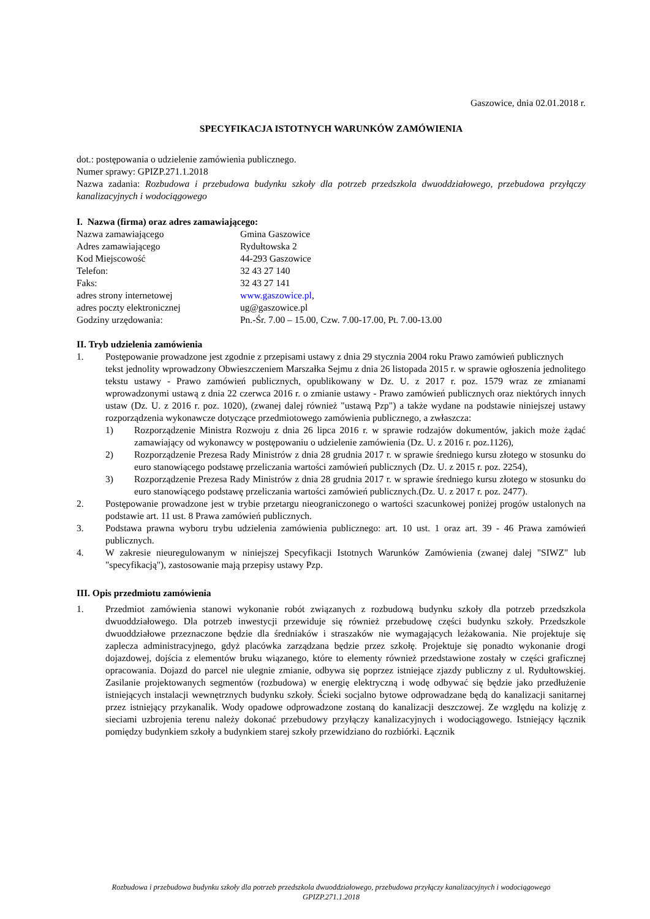Gaszowice, dnia 02.01.2018 r.
SPECYFIKACJA ISTOTNYCH WARUNKÓW ZAMÓWIENIA
dot.: postępowania o udzielenie zamówienia publicznego.
Numer sprawy: GPIZP.271.1.2018
Nazwa zadania: Rozbudowa i przebudowa budynku szkoły dla potrzeb przedszkola dwuoddziałowego, przebudowa przyłączy kanalizacyjnych i wodociągowego
I. Nazwa (firma) oraz adres zamawiającego:
Nazwa zamawiającego Gmina Gaszowice
Adres zamawiającego Rydułtowska 2
Kod Miejscowość 44-293 Gaszowice
Telefon: 32 43 27 140
Faks: 32 43 27 141
adres strony internetowej www.gaszowice.pl,
adres poczty elektronicznej ug@gaszowice.pl
Godziny urzędowania: Pn.-Śr. 7.00 – 15.00, Czw. 7.00-17.00, Pt. 7.00-13.00
II. Tryb udzielenia zamówienia
1. Postępowanie prowadzone jest zgodnie z przepisami ustawy z dnia 29 stycznia 2004 roku Prawo zamówień publicznych
tekst jednolity wprowadzony Obwieszczeniem Marszałka Sejmu z dnia 26 listopada 2015 r. w sprawie ogłoszenia jednolitego tekstu ustawy - Prawo zamówień publicznych, opublikowany w Dz. U. z 2017 r. poz. 1579 wraz ze zmianami wprowadzonymi ustawą z dnia 22 czerwca 2016 r. o zmianie ustawy - Prawo zamówień publicznych oraz niektórych innych ustaw (Dz. U. z 2016 r. poz. 1020), (zwanej dalej również "ustawą Pzp") a także wydane na podstawie niniejszej ustawy rozporządzenia wykonawcze dotyczące przedmiotowego zamówienia publicznego, a zwłaszcza:
1) Rozporządzenie Ministra Rozwoju z dnia 26 lipca 2016 r. w sprawie rodzajów dokumentów, jakich może żądać zamawiający od wykonawcy w postępowaniu o udzielenie zamówienia (Dz. U. z 2016 r. poz.1126),
2) Rozporządzenie Prezesa Rady Ministrów z dnia 28 grudnia 2017 r. w sprawie średniego kursu złotego w stosunku do euro stanowiącego podstawę przeliczania wartości zamówień publicznych (Dz. U. z 2015 r. poz. 2254),
3) Rozporządzenie Prezesa Rady Ministrów z dnia 28 grudnia 2017 r. w sprawie średniego kursu złotego w stosunku do euro stanowiącego podstawę przeliczania wartości zamówień publicznych.(Dz. U. z 2017 r. poz. 2477).
2. Postępowanie prowadzone jest w trybie przetargu nieograniczonego o wartości szacunkowej poniżej progów ustalonych na podstawie art. 11 ust. 8 Prawa zamówień publicznych.
3. Podstawa prawna wyboru trybu udzielenia zamówienia publicznego: art. 10 ust. 1 oraz art. 39 - 46 Prawa zamówień publicznych.
4. W zakresie nieuregulowanym w niniejszej Specyfikacji Istotnych Warunków Zamówienia (zwanej dalej "SIWZ" lub "specyfikacją"), zastosowanie mają przepisy ustawy Pzp.
III. Opis przedmiotu zamówienia
1. Przedmiot zamówienia stanowi wykonanie robót związanych z rozbudową budynku szkoły dla potrzeb przedszkola dwuoddziałowego. Dla potrzeb inwestycji przewiduje się również przebudowę części budynku szkoły. Przedszkole dwuoddziałowe przeznaczone będzie dla średniaków i straszaków nie wymagających leżakowania. Nie projektuje się zaplecza administracyjnego, gdyż placówka zarządzana będzie przez szkołę. Projektuje się ponadto wykonanie drogi dojazdowej, dojścia z elementów bruku wiązanego, które to elementy również przedstawione zostały w części graficznej opracowania. Dojazd do parcel nie ulegnie zmianie, odbywa się poprzez istniejące zjazdy publiczny z ul. Rydułtowskiej. Zasilanie projektowanych segmentów (rozbudowa) w energię elektryczną i wodę odbywać się będzie jako przedłużenie istniejących instalacji wewnętrznych budynku szkoły. Ścieki socjalno bytowe odprowadzane będą do kanalizacji sanitarnej przez istniejący przykanalik. Wody opadowe odprowadzone zostaną do kanalizacji deszczowej. Ze względu na kolizję z sieciami uzbrojenia terenu należy dokonać przebudowy przyłączy kanalizacyjnych i wodociągowego. Istniejący łącznik pomiędzy budynkiem szkoły a budynkiem starej szkoły przewidziano do rozbiórki. Łącznik
Rozbudowa i przebudowa budynku szkoły dla potrzeb przedszkola dwuoddziałowego, przebudowa przyłączy kanalizacyjnych i wodociągowego
GPIZP.271.1.2018